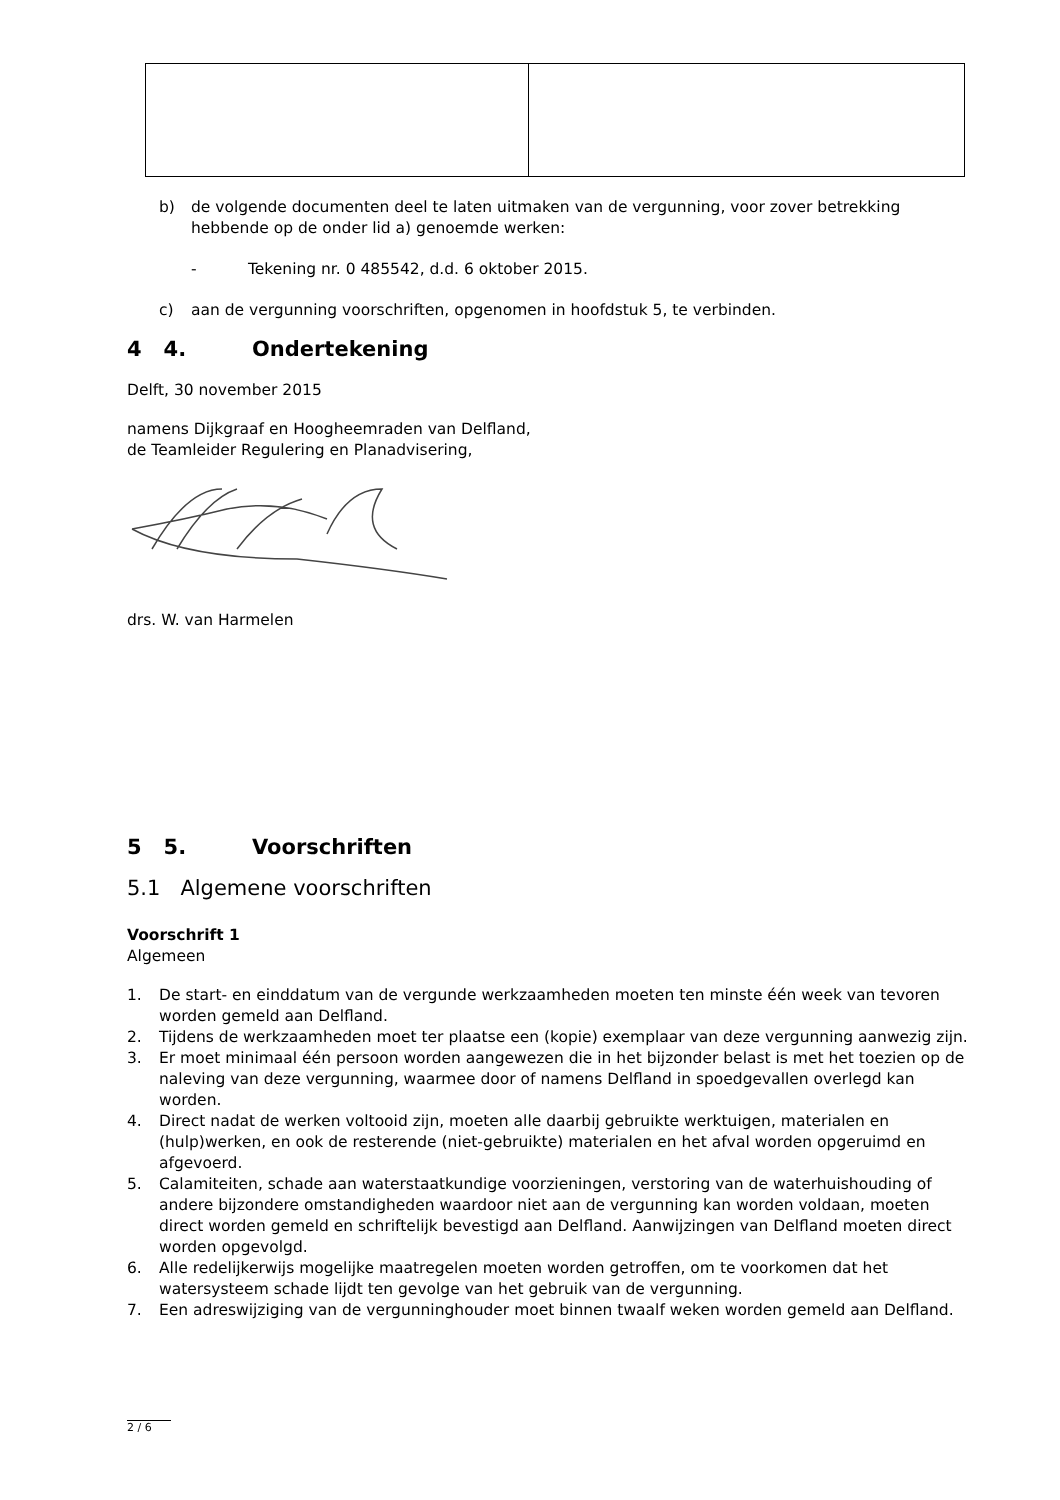b) de volgende documenten deel te laten uitmaken van de vergunning, voor zover betrekking hebbende op de onder lid a) genoemde werken:
- Tekening nr. 0 485542, d.d. 6 oktober 2015.
c) aan de vergunning voorschriften, opgenomen in hoofdstuk 5, te verbinden.
4 4. Ondertekening
Delft, 30 november 2015
namens Dijkgraaf en Hoogheemraden van Delfland,
de Teamleider Regulering en Planadvisering,
drs. W. van Harmelen
5 5. Voorschriften
5.1 Algemene voorschriften
Voorschrift 1
Algemeen
1. De start- en einddatum van de vergunde werkzaamheden moeten ten minste één week van tevoren worden gemeld aan Delfland.
2. Tijdens de werkzaamheden moet ter plaatse een (kopie) exemplaar van deze vergunning aanwezig zijn.
3. Er moet minimaal één persoon worden aangewezen die in het bijzonder belast is met het toezien op de naleving van deze vergunning, waarmee door of namens Delfland in spoedgevallen overlegd kan worden.
4. Direct nadat de werken voltooid zijn, moeten alle daarbij gebruikte werktuigen, materialen en (hulp)werken, en ook de resterende (niet-gebruikte) materialen en het afval worden opgeruimd en afgevoerd.
5. Calamiteiten, schade aan waterstaatkundige voorzieningen, verstoring van de waterhuishouding of andere bijzondere omstandigheden waardoor niet aan de vergunning kan worden voldaan, moeten direct worden gemeld en schriftelijk bevestigd aan Delfland. Aanwijzingen van Delfland moeten direct worden opgevolgd.
6. Alle redelijkerwijs mogelijke maatregelen moeten worden getroffen, om te voorkomen dat het watersysteem schade lijdt ten gevolge van het gebruik van de vergunning.
7. Een adreswijziging van de vergunninghouder moet binnen twaalf weken worden gemeld aan Delfland.
2 / 6